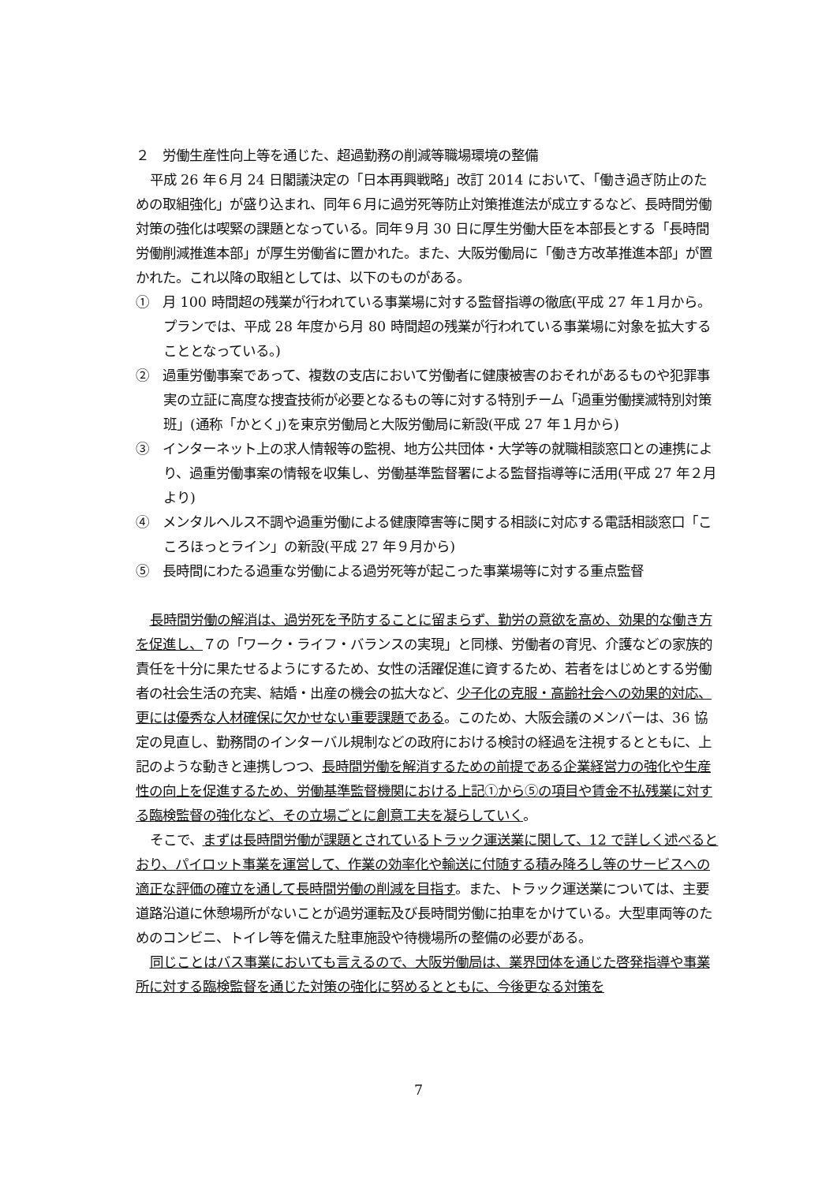２　労働生産性向上等を通じた、超過勤務の削減等職場環境の整備
平成 26 年６月 24 日閣議決定の「日本再興戦略」改訂 2014 において、「働き過ぎ防止のための取組強化」が盛り込まれ、同年６月に過労死等防止対策推進法が成立するなど、長時間労働対策の強化は喫緊の課題となっている。同年９月 30 日に厚生労働大臣を本部長とする「長時間労働削減推進本部」が厚生労働省に置かれた。また、大阪労働局に「働き方改革推進本部」が置かれた。これ以降の取組としては、以下のものがある。
①　月 100 時間超の残業が行われている事業場に対する監督指導の徹底(平成 27 年１月から。プランでは、平成 28 年度から月 80 時間超の残業が行われている事業場に対象を拡大することとなっている。)
②　過重労働事案であって、複数の支店において労働者に健康被害のおそれがあるものや犯罪事実の立証に高度な捜査技術が必要となるもの等に対する特別チーム「過重労働撲滅特別対策班」(通称「かとく」)を東京労働局と大阪労働局に新設(平成 27 年１月から)
③　インターネット上の求人情報等の監視、地方公共団体・大学等の就職相談窓口との連携により、過重労働事案の情報を収集し、労働基準監督署による監督指導等に活用(平成 27 年２月より)
④　メンタルヘルス不調や過重労働による健康障害等に関する相談に対応する電話相談窓口「こころほっとライン」の新設(平成 27 年９月から)
⑤　長時間にわたる過重な労働による過労死等が起こった事業場等に対する重点監督
長時間労働の解消は、過労死を予防することに留まらず、勤労の意欲を高め、効果的な働き方を促進し、７の「ワーク・ライフ・バランスの実現」と同様、労働者の育児、介護などの家族的責任を十分に果たせるようにするため、女性の活躍促進に資するため、若者をはじめとする労働者の社会生活の充実、結婚・出産の機会の拡大など、少子化の克服・高齢社会への効果的対応、更には優秀な人材確保に欠かせない重要課題である。このため、大阪会議のメンバーは、36 協定の見直し、勤務間のインターバル規制などの政府における検討の経過を注視するとともに、上記のような動きと連携しつつ、長時間労働を解消するための前提である企業経営力の強化や生産性の向上を促進するため、労働基準監督機関における上記①から⑤の項目や賃金不払残業に対する臨検監督の強化など、その立場ごとに創意工夫を凝らしていく。
そこで、まずは長時間労働が課題とされているトラック運送業に関して、12 で詳しく述べるとおり、パイロット事業を運営して、作業の効率化や輸送に付随する積み降ろし等のサービスへの適正な評価の確立を通して長時間労働の削減を目指す。また、トラック運送業については、主要道路沿道に休憩場所がないことが過労運転及び長時間労働に拍車をかけている。大型車両等のためのコンビニ、トイレ等を備えた駐車施設や待機場所の整備の必要がある。
同じことはバス事業においても言えるので、大阪労働局は、業界団体を通じた啓発指導や事業所に対する臨検監督を通じた対策の強化に努めるとともに、今後更なる対策を
7